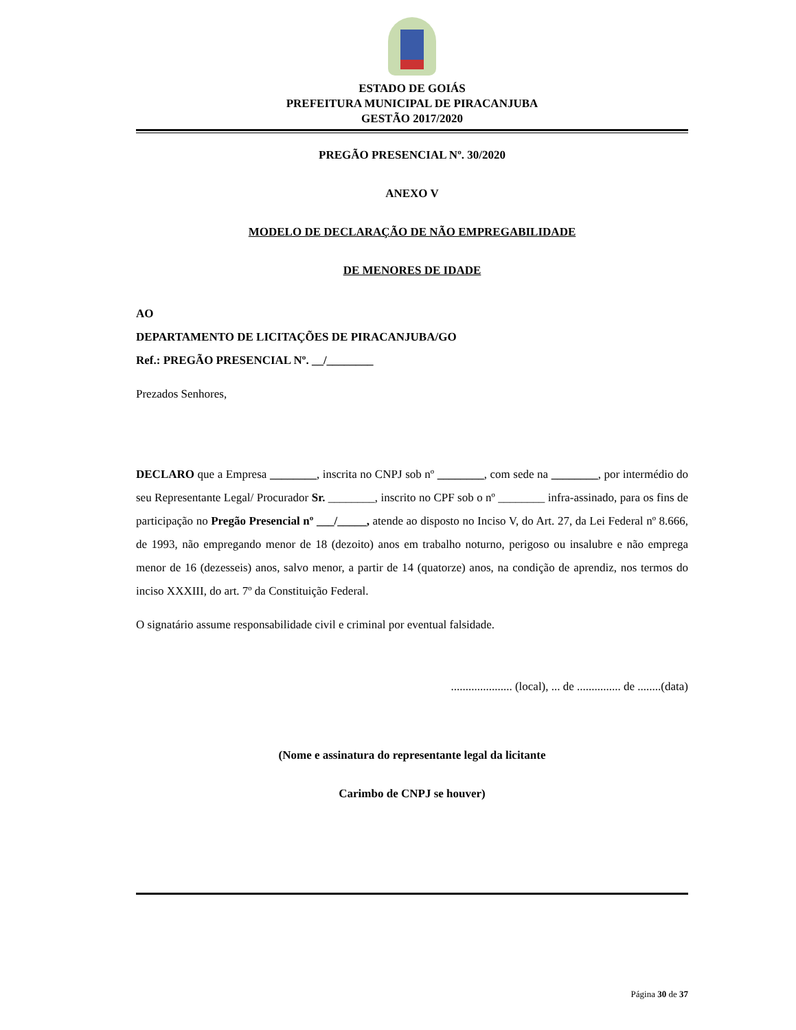ESTADO DE GOIÁS
PREFEITURA MUNICIPAL DE PIRACANJUBA
GESTÃO 2017/2020
PREGÃO PRESENCIAL Nº. 30/2020
ANEXO V
MODELO DE DECLARAÇÃO DE NÃO EMPREGABILIDADE
DE MENORES DE IDADE
AO
DEPARTAMENTO DE LICITAÇÕES DE PIRACANJUBA/GO
Ref.: PREGÃO PRESENCIAL Nº. __/________
Prezados Senhores,
DECLARO que a Empresa ________, inscrita no CNPJ sob nº ________, com sede na ________, por intermédio do seu Representante Legal/ Procurador Sr. ________, inscrito no CPF sob o nº ________ infra-assinado, para os fins de participação no Pregão Presencial nº ___/_____, atende ao disposto no Inciso V, do Art. 27, da Lei Federal nº 8.666, de 1993, não empregando menor de 18 (dezoito) anos em trabalho noturno, perigoso ou insalubre e não emprega menor de 16 (dezesseis) anos, salvo menor, a partir de 14 (quatorze) anos, na condição de aprendiz, nos termos do inciso XXXIII, do art. 7º da Constituição Federal.
O signatário assume responsabilidade civil e criminal por eventual falsidade.
..................... (local), ... de ............... de ........(data)
(Nome e assinatura do representante legal da licitante
Carimbo de CNPJ se houver)
Página 30 de 37